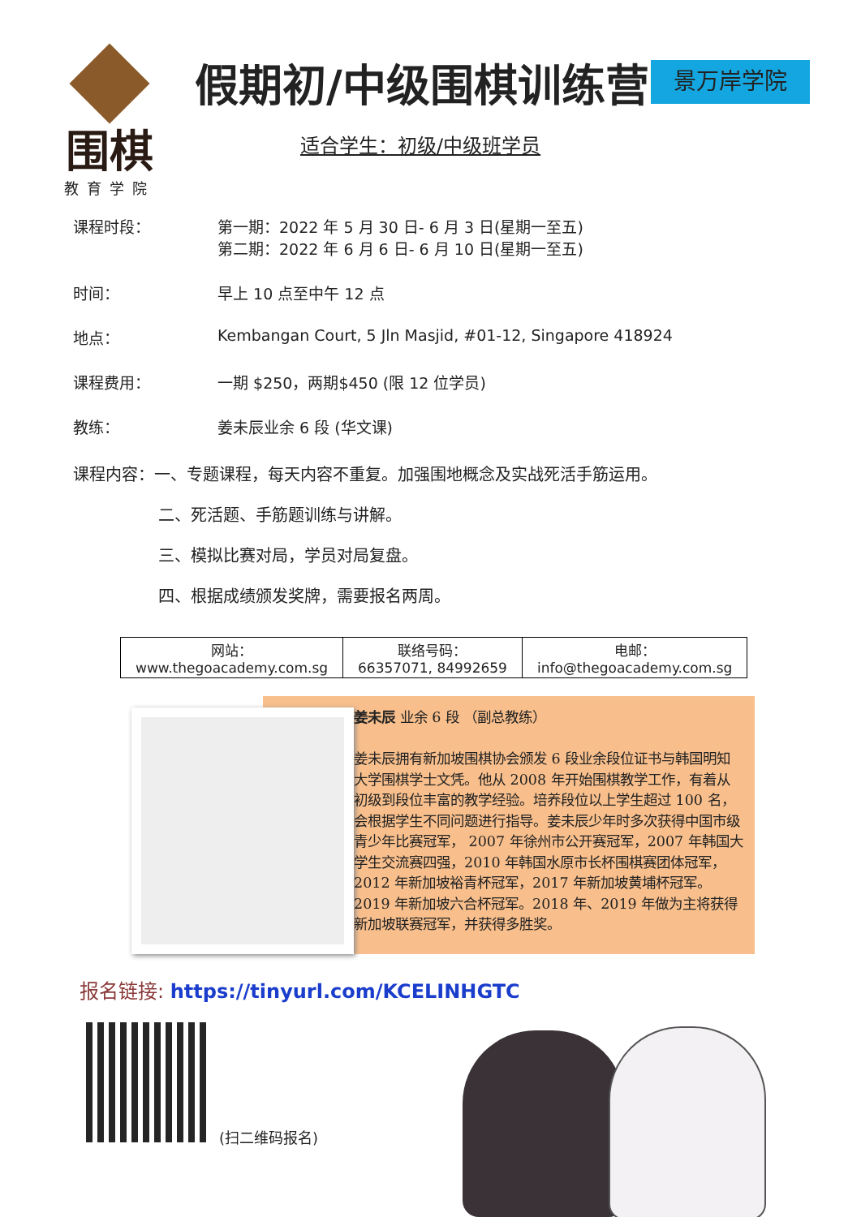围棋
教育学院
假期初/中级围棋训练营 景万岸学院
适合学生：初级/中级班学员
课程时段： 第一期：2022 年 5 月 30 日- 6 月 3 日(星期一至五)
第二期：2022 年 6 月 6 日- 6 月 10 日(星期一至五)
时间： 早上 10 点至中午 12 点
地点： Kembangan Court, 5 Jln Masjid, #01-12, Singapore 418924
课程费用： 一期 $250，两期$450 (限 12 位学员)
教练： 姜未辰业余 6 段 (华文课)
课程内容：一、专题课程，每天内容不重复。加强围地概念及实战死活手筋运用。
二、死活题、手筋题训练与讲解。
三、模拟比赛对局，学员对局复盘。
四、根据成绩颁发奖牌，需要报名两周。
| 网站： www.thegoacademy.com.sg | 联络号码： 66357071, 84992659 | 电邮： info@thegoacademy.com.sg |
姜未辰 业余 6 段 （副总教练）
姜未辰拥有新加坡围棋协会颁发 6 段业余段位证书与韩国明知大学围棋学士文凭。他从 2008 年开始围棋教学工作，有着从初级到段位丰富的教学经验。培养段位以上学生超过 100 名，会根据学生不同问题进行指导。姜未辰少年时多次获得中国市级青少年比赛冠军， 2007 年徐州市公开赛冠军，2007 年韩国大学生交流赛四强，2010 年韩国水原市长杯围棋赛团体冠军，2012 年新加坡裕青杯冠军，2017 年新加坡黄埔杯冠军。2019 年新加坡六合杯冠军。2018 年、2019 年做为主将获得新加坡联赛冠军，并获得多胜奖。
报名链接: https://tinyurl.com/KCELINHGTC
(扫二维码报名)